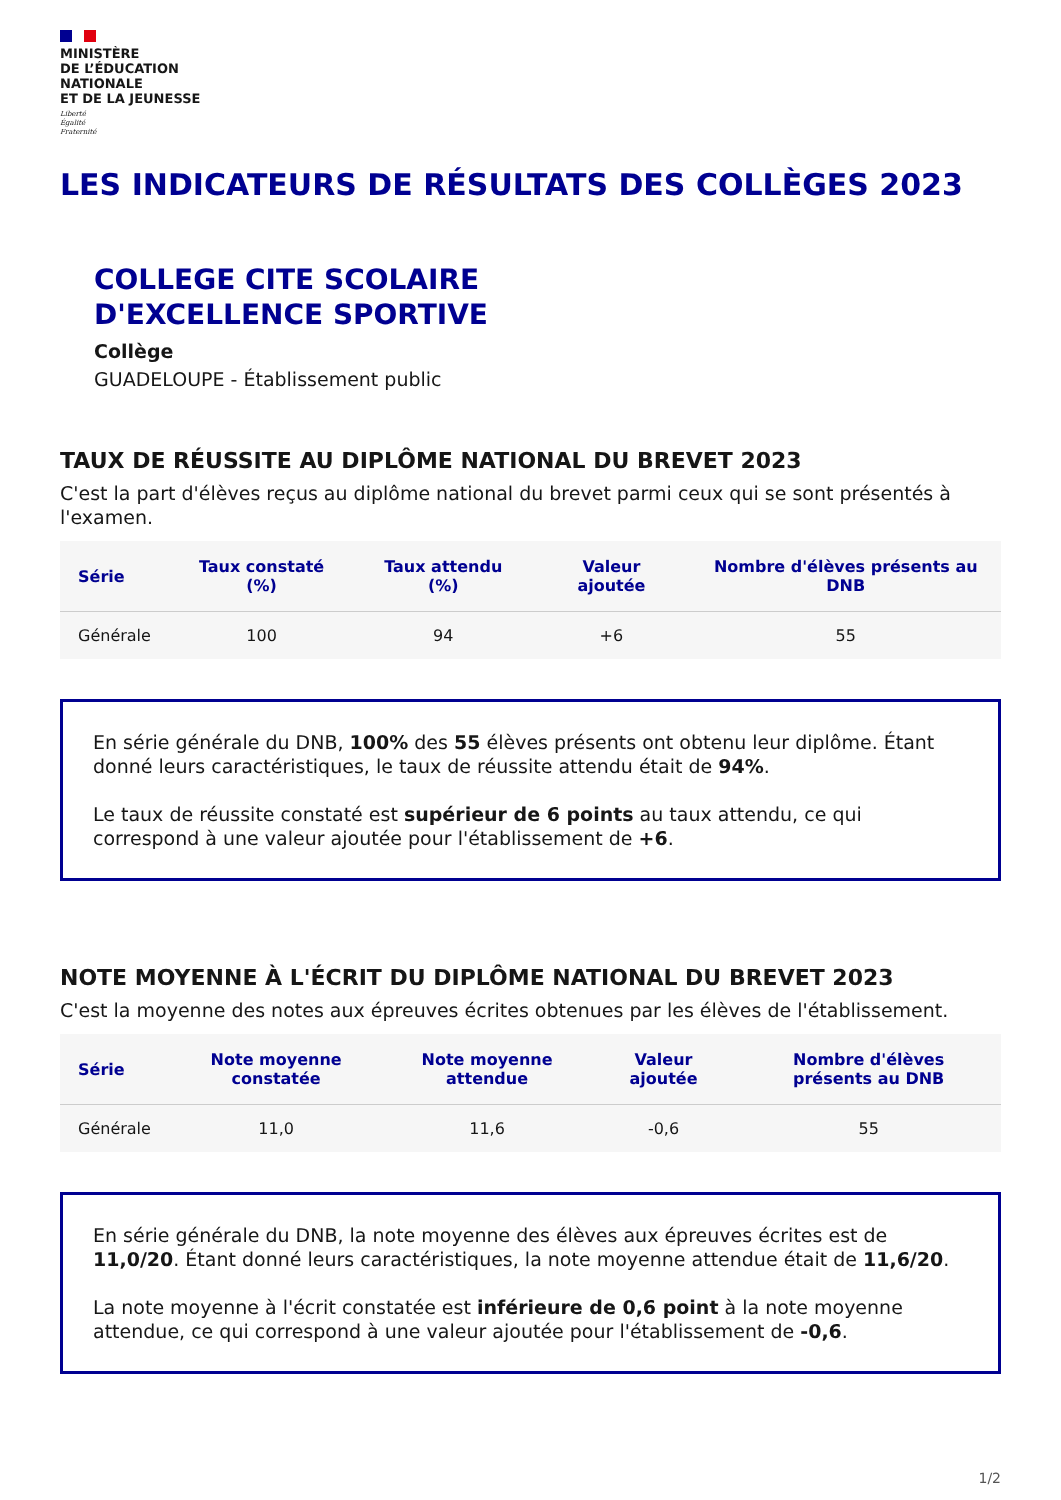MINISTÈRE
DE L’ÉDUCATION
NATIONALE
ET DE LA JEUNESSE
Liberté
Égalité
Fraternité
LES INDICATEURS DE RÉSULTATS DES COLLÈGES 2023
COLLEGE CITE SCOLAIRE
D'EXCELLENCE SPORTIVE
Collège
GUADELOUPE - Établissement public
TAUX DE RÉUSSITE AU DIPLÔME NATIONAL DU BREVET 2023
C'est la part d'élèves reçus au diplôme national du brevet parmi ceux qui se sont présentés à l'examen.
| Série | Taux constaté (%) | Taux attendu (%) | Valeur ajoutée | Nombre d'élèves présents au DNB |
| --- | --- | --- | --- | --- |
| Générale | 100 | 94 | +6 | 55 |
En série générale du DNB, 100% des 55 élèves présents ont obtenu leur diplôme. Étant donné leurs caractéristiques, le taux de réussite attendu était de 94%.
Le taux de réussite constaté est supérieur de 6 points au taux attendu, ce qui correspond à une valeur ajoutée pour l'établissement de +6.
NOTE MOYENNE À L'ÉCRIT DU DIPLÔME NATIONAL DU BREVET 2023
C'est la moyenne des notes aux épreuves écrites obtenues par les élèves de l'établissement.
| Série | Note moyenne constatée | Note moyenne attendue | Valeur ajoutée | Nombre d'élèves présents au DNB |
| --- | --- | --- | --- | --- |
| Générale | 11,0 | 11,6 | -0,6 | 55 |
En série générale du DNB, la note moyenne des élèves aux épreuves écrites est de 11,0/20. Étant donné leurs caractéristiques, la note moyenne attendue était de 11,6/20.
La note moyenne à l'écrit constatée est inférieure de 0,6 point à la note moyenne attendue, ce qui correspond à une valeur ajoutée pour l'établissement de -0,6.
1/2